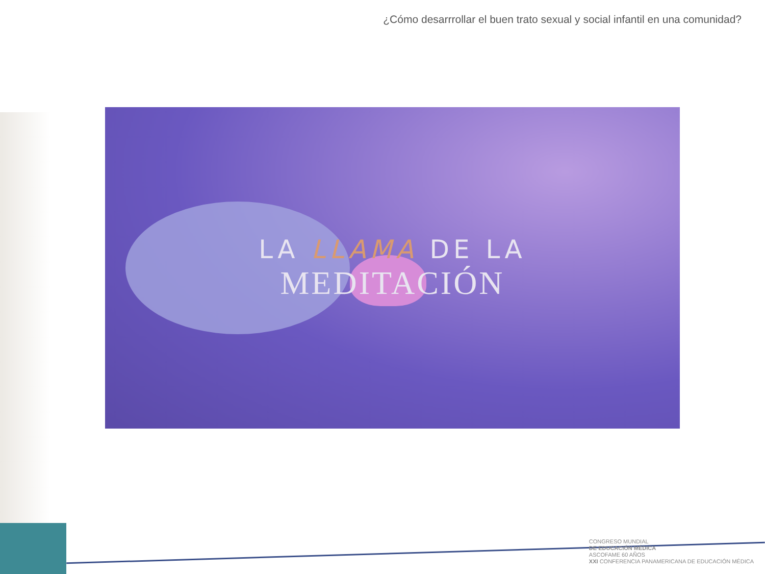¿Cómo desarrrollar el buen trato sexual y social infantil en una comunidad?
LA LLAMA DE LA
MEDITACIÓN
CONGRESO MUNDIAL
DE EDUCACIÓN MÉDICA
ASCOFAME 60 AÑOS
XXI CONFERENCIA PANAMERICANA DE EDUCACIÓN MÉDICA